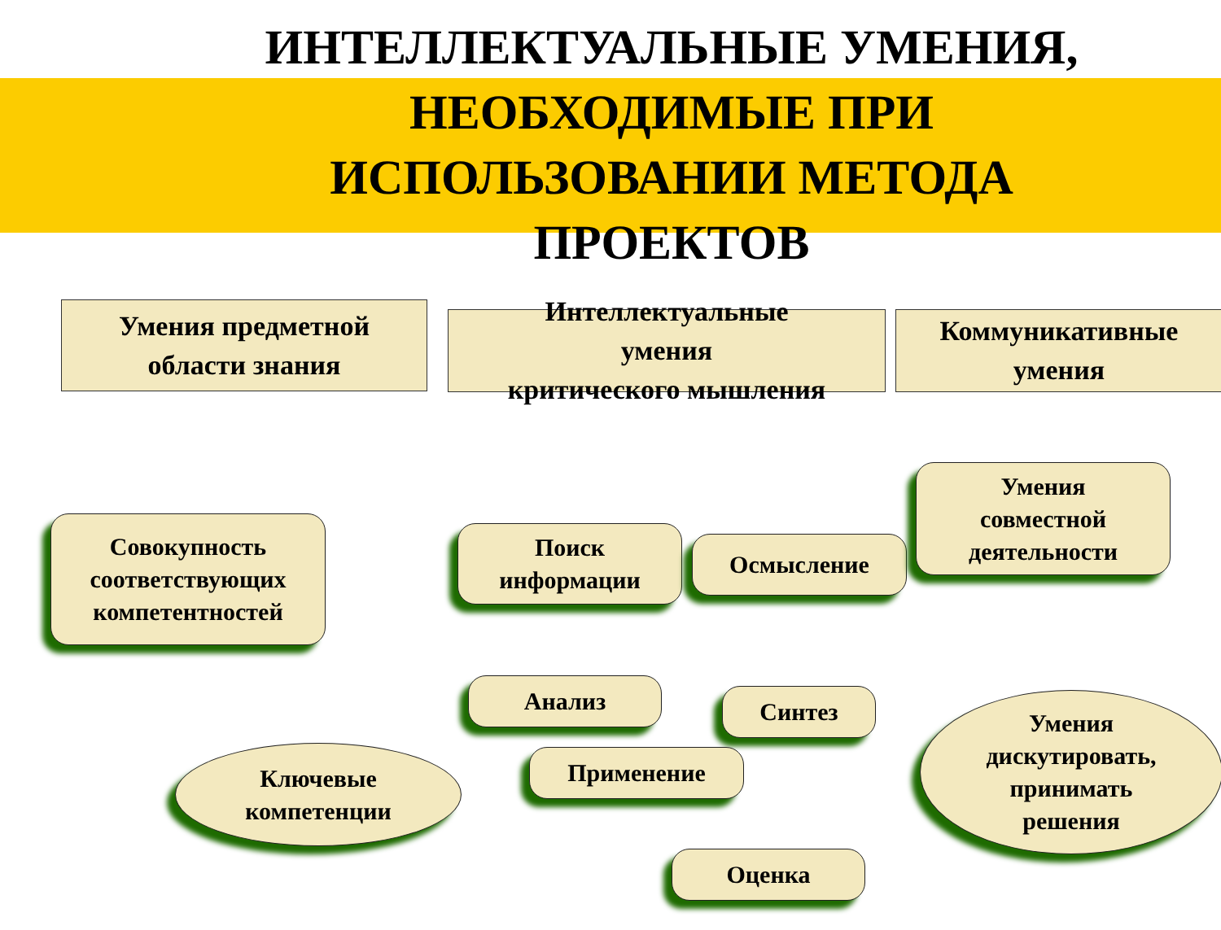ИНТЕЛЛЕКТУАЛЬНЫЕ УМЕНИЯ, НЕОБХОДИМЫЕ ПРИ ИСПОЛЬЗОВАНИИ МЕТОДА ПРОЕКТОВ
Умения предметной
области знания
Интеллектуальные
умения
критического мышления
Коммуникативные
умения
Совокупность
соответствующих
компетентностей
Поиск
информации
Осмысление
Умения
совместной
деятельности
Анализ Синтез
Применение
Оценка
Ключевые
компетенции
Умения
дискутировать,
принимать
решения